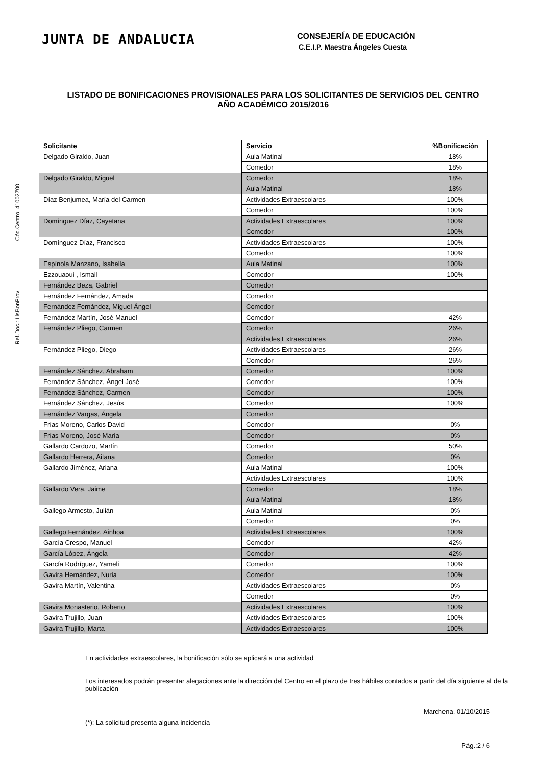Ref.Doc.: LisBonProv Cód.Centro: 41002700
JUNTA DE ANDALUCIA
CONSEJERÍA DE EDUCACIÓN
C.E.I.P. Maestra Ángeles Cuesta
LISTADO DE BONIFICACIONES PROVISIONALES PARA LOS SOLICITANTES DE SERVICIOS DEL CENTRO
AÑO ACADÉMICO 2015/2016
| Solicitante | Servicio | %Bonificación |
| --- | --- | --- |
| Delgado Giraldo, Juan | Aula Matinal | 18% |
| | Comedor | 18% |
| Delgado Giraldo, Miguel | Comedor | 18% |
| | Aula Matinal | 18% |
| Díaz Benjumea, María del Carmen | Actividades Extraescolares | 100% |
| | Comedor | 100% |
| Domínguez Díaz, Cayetana | Actividades Extraescolares | 100% |
| | Comedor | 100% |
| Domínguez Díaz, Francisco | Actividades Extraescolares | 100% |
| | Comedor | 100% |
| Espínola Manzano, Isabella | Aula Matinal | 100% |
| Ezzouaoui , Ismail | Comedor | 100% |
| Fernández Beza, Gabriel | Comedor | |
| Fernández Fernández, Amada | Comedor | |
| Fernández Fernández, Miguel Ángel | Comedor | |
| Fernández Martín, José Manuel | Comedor | 42% |
| Fernández Pliego, Carmen | Comedor | 26% |
| | Actividades Extraescolares | 26% |
| Fernández Pliego, Diego | Actividades Extraescolares | 26% |
| | Comedor | 26% |
| Fernández Sánchez, Abraham | Comedor | 100% |
| Fernández Sánchez, Ángel José | Comedor | 100% |
| Fernández Sánchez, Carmen | Comedor | 100% |
| Fernández Sánchez, Jesús | Comedor | 100% |
| Fernández Vargas, Ángela | Comedor | |
| Frías Moreno, Carlos David | Comedor | 0% |
| Frías Moreno, José María | Comedor | 0% |
| Gallardo Cardozo, Martín | Comedor | 50% |
| Gallardo Herrera, Aitana | Comedor | 0% |
| Gallardo Jiménez, Ariana | Aula Matinal | 100% |
| | Actividades Extraescolares | 100% |
| Gallardo Vera, Jaime | Comedor | 18% |
| | Aula Matinal | 18% |
| Gallego Armesto, Julián | Aula Matinal | 0% |
| | Comedor | 0% |
| Gallego Fernández, Ainhoa | Actividades Extraescolares | 100% |
| García Crespo, Manuel | Comedor | 42% |
| García López, Ángela | Comedor | 42% |
| García Rodríguez, Yameli | Comedor | 100% |
| Gavira Hernández, Nuria | Comedor | 100% |
| Gavira Martín, Valentina | Actividades Extraescolares | 0% |
| | Comedor | 0% |
| Gavira Monasterio, Roberto | Actividades Extraescolares | 100% |
| Gavira Trujillo, Juan | Actividades Extraescolares | 100% |
| Gavira Trujillo, Marta | Actividades Extraescolares | 100% |
En actividades extraescolares, la bonificación sólo se aplicará a una actividad
Los interesados podrán presentar alegaciones ante la dirección del Centro en el plazo de tres hábiles contados a partir del día siguiente al de la publicación
Marchena, 01/10/2015
(*): La solicitud presenta alguna incidencia
Pág.:2 / 6